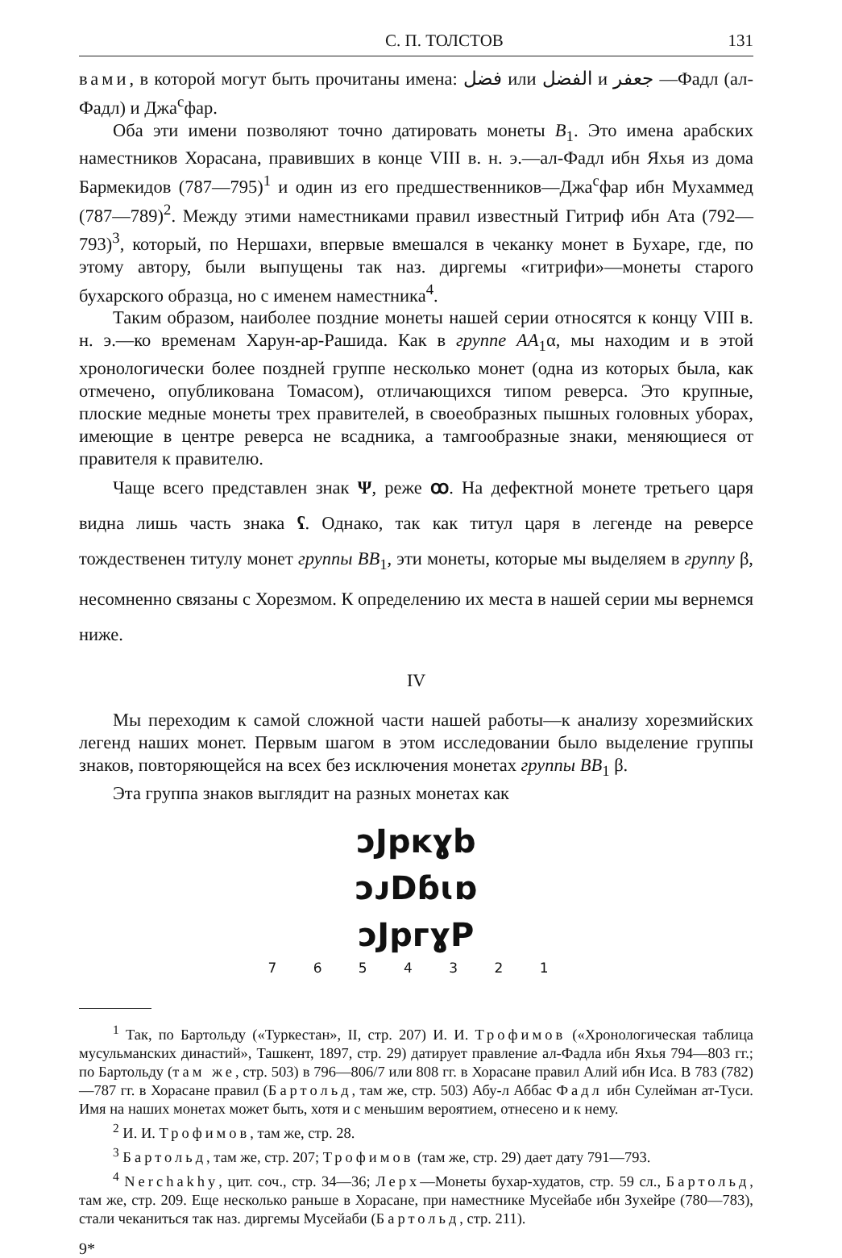С. П. ТОЛСТОВ 131
вами, в которой могут быть прочитаны имена: فضل или الفضل и جعفر —Фадл (ал-Фадл) и Джа<sup>с</sup>фар.
Оба эти имени позволяют точно датировать монеты B<sub>1</sub>. Это имена арабских наместников Хорасана, правивших в конце VIII в. н. э.—ал-Фадл ибн Яхья из дома Бармекидов (787—795)<sup>1</sup> и один из его предшественников—Джа<sup>с</sup>фар ибн Мухаммед (787—789)<sup>2</sup>. Между этими наместниками правил известный Гитриф ибн Ата (792—793)<sup>3</sup>, который, по Нершахи, впервые вмешался в чеканку монет в Бухаре, где, по этому автору, были выпущены так наз. диргемы «гитрифи»—монеты старого бухарского образца, но с именем наместника<sup>4</sup>.
Таким образом, наиболее поздние монеты нашей серии относятся к концу VIII в. н. э.—ко временам Харун-ар-Рашида. Как в группе AA<sub>1</sub>α, мы находим и в этой хронологически более поздней группе несколько монет (одна из которых была, как отмечено, опубликована Томасом), отличающихся типом реверса. Это крупные, плоские медные монеты трех правителей, в своеобразных пышных головных уборах, имеющие в центре реверса не всадника, а тамгообразные знаки, меняющиеся от правителя к правителю.
Чаще всего представлен знак Ψ, реже ꝏ. На дефектной монете третьего царя видна лишь часть знака ʕ. Однако, так как титул царя в легенде на реверсе тождественен титулу монет группы BB<sub>1</sub>, эти монеты, которые мы выделяем в группу β, несомненно связаны с Хорезмом. К определению их места в нашей серии мы вернемся ниже.
IV
Мы переходим к самой сложной части нашей работы—к анализу хорезмийских легенд наших монет. Первым шагом в этом исследовании было выделение группы знаков, повторяющейся на всех без исключения монетах группы BB<sub>1</sub> β.
Эта группа знаков выглядит на разных монетах как
ɔJpᴋɣb
ɔᴊDɓɩɒ
ɔJpᴦɣP
7 6 5 4 3 2 1
<sup>1</sup> Так, по Бартольду («Туркестан», II, стр. 207) И. И. Трофимов («Хронологическая таблица мусульманских династий», Ташкент, 1897, стр. 29) датирует правление ал-Фадла ибн Яхья 794—803 гг.; по Бартольду (там же, стр. 503) в 796—806/7 или 808 гг. в Хорасане правил Алий ибн Иса. В 783 (782)—787 гг. в Хорасане правил (Бартольд, там же, стр. 503) Абу-л Аббас Фадл ибн Сулейман ат-Туси. Имя на наших монетах может быть, хотя и с меньшим вероятием, отнесено и к нему.
<sup>2</sup> И. И. Трофимов, там же, стр. 28.
<sup>3</sup> Бартольд, там же, стр. 207; Трофимов (там же, стр. 29) дает дату 791—793.
<sup>4</sup> Nerchakhy, цит. соч., стр. 34—36; Лерх—Монеты бухар-худатов, стр. 59 сл., Бартольд, там же, стр. 209. Еще несколько раньше в Хорасане, при наместнике Мусейабе ибн Зухейре (780—783), стали чеканиться так наз. диргемы Мусейаби (Бартольд, стр. 211).
9*